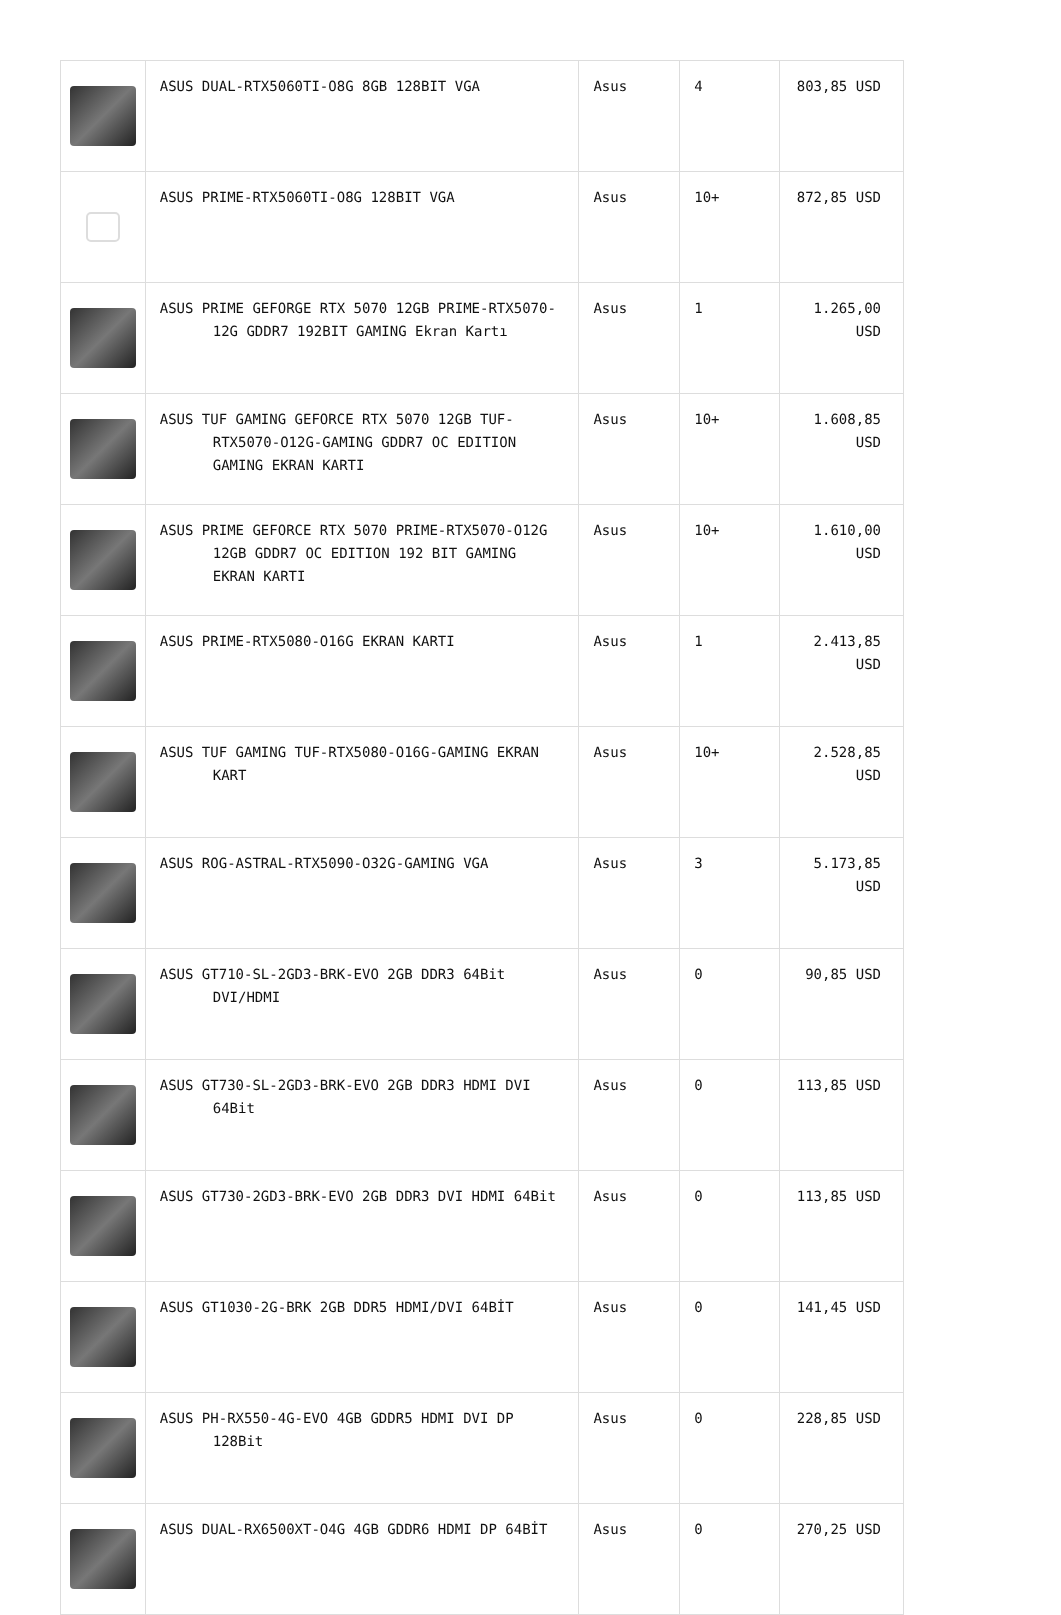| | ASUS DUAL-RTX5060TI-O8G 8GB 128BIT VGA | Asus | 4 | 803,85 USD |
| | ASUS PRIME-RTX5060TI-O8G 128BIT VGA | Asus | 10+ | 872,85 USD |
| | ASUS PRIME GEFORGE RTX 5070 12GB PRIME-RTX5070-12G GDDR7 192BIT GAMING Ekran Kartı | Asus | 1 | 1.265,00 USD |
| | ASUS TUF GAMING GEFORCE RTX 5070 12GB TUF-RTX5070-O12G-GAMING GDDR7 OC EDITION GAMING EKRAN KARTI | Asus | 10+ | 1.608,85 USD |
| | ASUS PRIME GEFORCE RTX 5070 PRIME-RTX5070-O12G 12GB GDDR7 OC EDITION 192 BIT GAMING EKRAN KARTI | Asus | 10+ | 1.610,00 USD |
| | ASUS PRIME-RTX5080-O16G EKRAN KARTI | Asus | 1 | 2.413,85 USD |
| | ASUS TUF GAMING TUF-RTX5080-O16G-GAMING EKRAN KART | Asus | 10+ | 2.528,85 USD |
| | ASUS ROG-ASTRAL-RTX5090-O32G-GAMING VGA | Asus | 3 | 5.173,85 USD |
| | ASUS GT710-SL-2GD3-BRK-EVO 2GB DDR3 64Bit DVI/HDMI | Asus | 0 | 90,85 USD |
| | ASUS GT730-SL-2GD3-BRK-EVO 2GB DDR3 HDMI DVI 64Bit | Asus | 0 | 113,85 USD |
| | ASUS GT730-2GD3-BRK-EVO 2GB DDR3 DVI HDMI 64Bit | Asus | 0 | 113,85 USD |
| | ASUS GT1030-2G-BRK 2GB DDR5 HDMI/DVI 64BİT | Asus | 0 | 141,45 USD |
| | ASUS PH-RX550-4G-EVO 4GB GDDR5 HDMI DVI DP 128Bit | Asus | 0 | 228,85 USD |
| | ASUS DUAL-RX6500XT-O4G 4GB GDDR6 HDMI DP 64BİT | Asus | 0 | 270,25 USD |